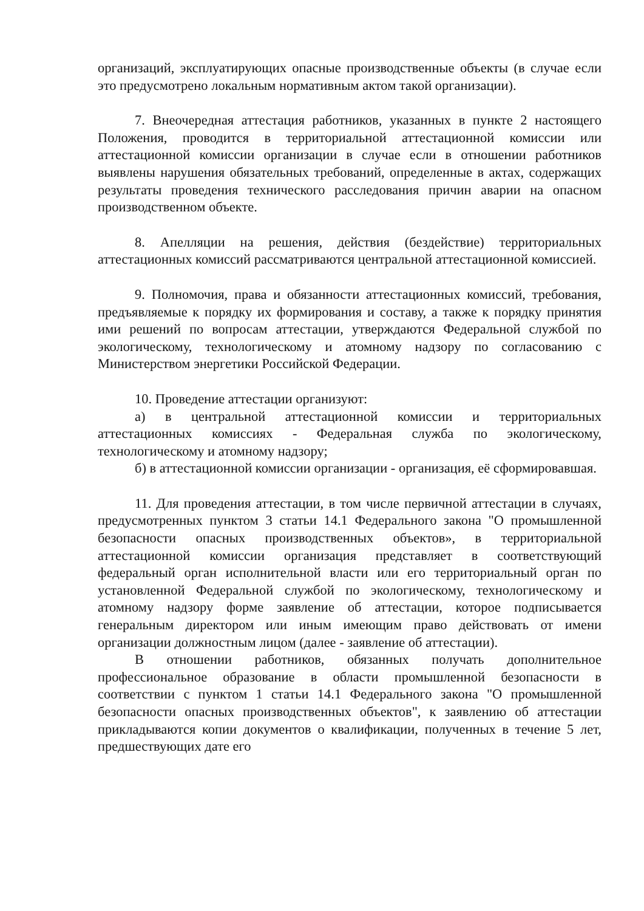организаций, эксплуатирующих опасные производственные объекты (в случае если это предусмотрено локальным нормативным актом такой организации).
7. Внеочередная аттестация работников, указанных в пункте 2 настоящего Положения, проводится в территориальной аттестационной комиссии или аттестационной комиссии организации в случае если в отношении работников выявлены нарушения обязательных требований, определенные в актах, содержащих результаты проведения технического расследования причин аварии на опасном производственном объекте.
8. Апелляции на решения, действия (бездействие) территориальных аттестационных комиссий рассматриваются центральной аттестационной комиссией.
9. Полномочия, права и обязанности аттестационных комиссий, требования, предъявляемые к порядку их формирования и составу, а также к порядку принятия ими решений по вопросам аттестации, утверждаются Федеральной службой по экологическому, технологическому и атомному надзору по согласованию с Министерством энергетики Российской Федерации.
10. Проведение аттестации организуют:
а) в центральной аттестационной комиссии и территориальных аттестационных комиссиях - Федеральная служба по экологическому, технологическому и атомному надзору;
б) в аттестационной комиссии организации - организация, её сформировавшая.
11. Для проведения аттестации, в том числе первичной аттестации в случаях, предусмотренных пунктом 3 статьи 14.1 Федерального закона "О промышленной безопасности опасных производственных объектов», в территориальной аттестационной комиссии организация представляет в соответствующий федеральный орган исполнительной власти или его территориальный орган по установленной Федеральной службой по экологическому, технологическому и атомному надзору форме заявление об аттестации, которое подписывается генеральным директором или иным имеющим право действовать от имени организации должностным лицом (далее - заявление об аттестации).
В отношении работников, обязанных получать дополнительное профессиональное образование в области промышленной безопасности в соответствии с пунктом 1 статьи 14.1 Федерального закона "О промышленной безопасности опасных производственных объектов", к заявлению об аттестации прикладываются копии документов о квалификации, полученных в течение 5 лет, предшествующих дате его